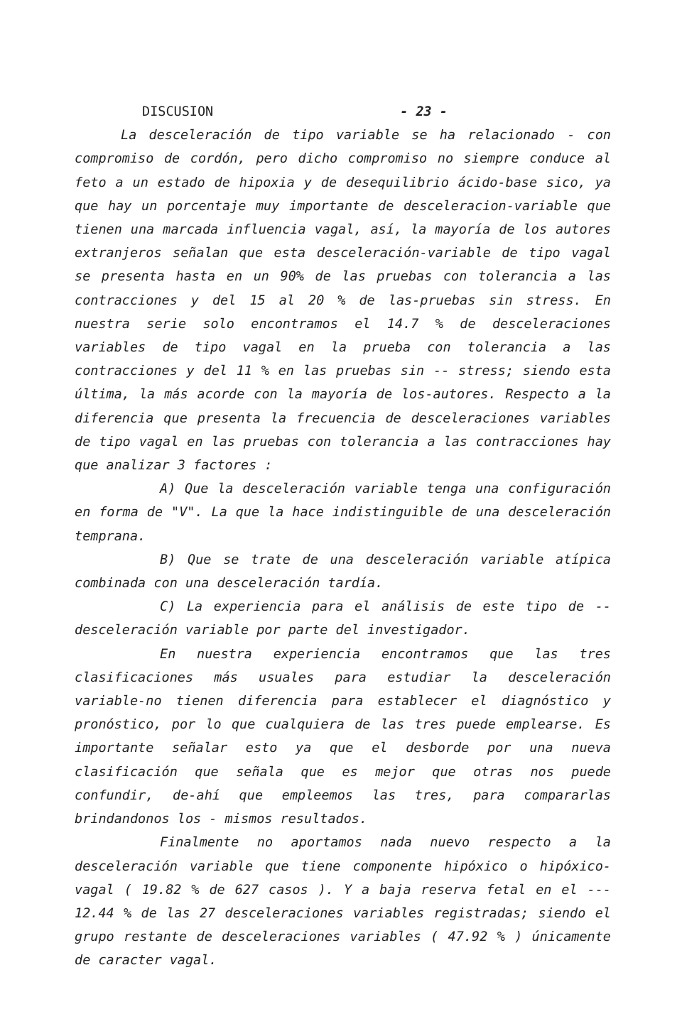DISCUSION - 23 -
La desceleración de tipo variable se ha relacionado - con compromiso de cordón, pero dicho compromiso no siempre conduce al feto a un estado de hipoxia y de desequilibrio ácido-base sico, ya que hay un porcentaje muy importante de desceleracion-variable que tienen una marcada influencia vagal, así, la mayoría de los autores extranjeros señalan que esta desceleración-variable de tipo vagal se presenta hasta en un 90% de las pruebas con tolerancia a las contracciones y del 15 al 20 % de las-pruebas sin stress. En nuestra serie solo encontramos el 14.7 % de desceleraciones variables de tipo vagal en la prueba con tolerancia a las contracciones y del 11 % en las pruebas sin -- stress; siendo esta última, la más acorde con la mayoría de los-autores. Respecto a la diferencia que presenta la frecuencia de desceleraciones variables de tipo vagal en las pruebas con tolerancia a las contracciones hay que analizar 3 factores :
A) Que la desceleración variable tenga una configuración en forma de "V". La que la hace indistinguible de una desceleración temprana.
B) Que se trate de una desceleración variable atípica combinada con una desceleración tardía.
C) La experiencia para el análisis de este tipo de -- desceleración variable por parte del investigador.
En nuestra experiencia encontramos que las tres clasificaciones más usuales para estudiar la desceleración variable-no tienen diferencia para establecer el diagnóstico y pronóstico, por lo que cualquiera de las tres puede emplearse. Es importante señalar esto ya que el desborde por una nueva clasificación que señala que es mejor que otras nos puede confundir, de-ahí que empleemos las tres, para compararlas brindandonos los - mismos resultados.
Finalmente no aportamos nada nuevo respecto a la desceleración variable que tiene componente hipóxico o hipóxico-vagal ( 19.82 % de 627 casos ). Y a baja reserva fetal en el --- 12.44 % de las 27 desceleraciones variables registradas; siendo el grupo restante de desceleraciones variables ( 47.92 % ) únicamente de caracter vagal.